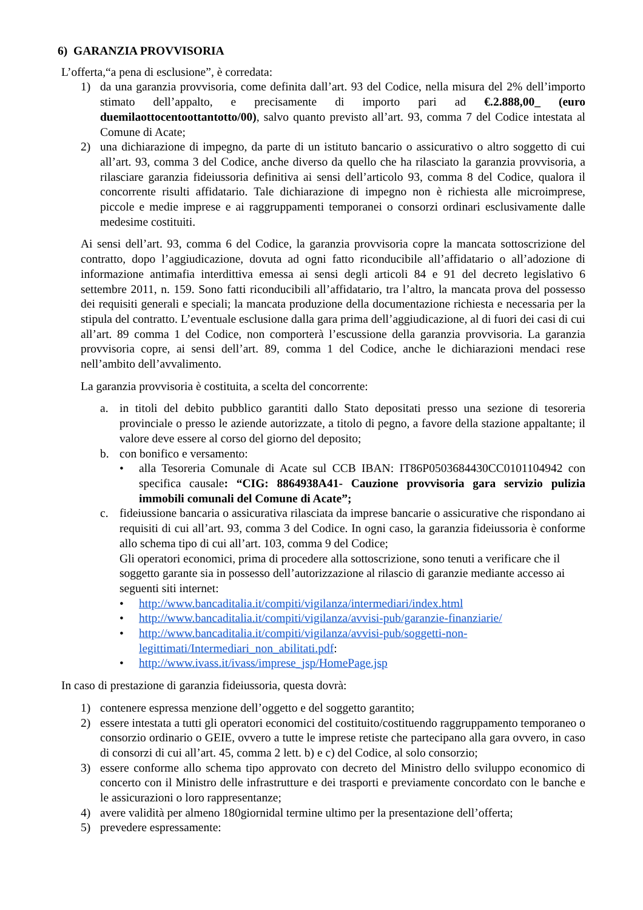6) GARANZIA PROVVISORIA
L’offerta,“a pena di esclusione”, è corredata:
1) da una garanzia provvisoria, come definita dall’art. 93 del Codice, nella misura del 2% dell’importo stimato dell’appalto, e precisamente di importo pari ad €.2.888,00_ (euro duemilaottocentoottantotto/00), salvo quanto previsto all’art. 93, comma 7 del Codice intestata al Comune di Acate;
2) una dichiarazione di impegno, da parte di un istituto bancario o assicurativo o altro soggetto di cui all’art. 93, comma 3 del Codice, anche diverso da quello che ha rilasciato la garanzia provvisoria, a rilasciare garanzia fideiussoria definitiva ai sensi dell’articolo 93, comma 8 del Codice, qualora il concorrente risulti affidatario. Tale dichiarazione di impegno non è richiesta alle microimprese, piccole e medie imprese e ai raggruppamenti temporanei o consorzi ordinari esclusivamente dalle medesime costituiti.
Ai sensi dell’art. 93, comma 6 del Codice, la garanzia provvisoria copre la mancata sottoscrizione del contratto, dopo l’aggiudicazione, dovuta ad ogni fatto riconducibile all’affidatario o all’adozione di informazione antimafia interdittiva emessa ai sensi degli articoli 84 e 91 del decreto legislativo 6 settembre 2011, n. 159. Sono fatti riconducibili all’affidatario, tra l’altro, la mancata prova del possesso dei requisiti generali e speciali; la mancata produzione della documentazione richiesta e necessaria per la stipula del contratto. L’eventuale esclusione dalla gara prima dell’aggiudicazione, al di fuori dei casi di cui all’art. 89 comma 1 del Codice, non comporterà l’escussione della garanzia provvisoria. La garanzia provvisoria copre, ai sensi dell’art. 89, comma 1 del Codice, anche le dichiarazioni mendaci rese nell’ambito dell’avvalimento.
La garanzia provvisoria è costituita, a scelta del concorrente:
a. in titoli del debito pubblico garantiti dallo Stato depositati presso una sezione di tesoreria provinciale o presso le aziende autorizzate, a titolo di pegno, a favore della stazione appaltante; il valore deve essere al corso del giorno del deposito;
b. con bonifico e versamento:
• alla Tesoreria Comunale di Acate sul CCB IBAN: IT86P0503684430CC0101104942 con specifica causale: “CIG: 8864938A41- Cauzione provvisoria gara servizio pulizia immobili comunali del Comune di Acate”;
c. fideiussione bancaria o assicurativa rilasciata da imprese bancarie o assicurative che rispondano ai requisiti di cui all’art. 93, comma 3 del Codice. In ogni caso, la garanzia fideiussoria è conforme allo schema tipo di cui all’art. 103, comma 9 del Codice;
Gli operatori economici, prima di procedere alla sottoscrizione, sono tenuti a verificare che il soggetto garante sia in possesso dell’autorizzazione al rilascio di garanzie mediante accesso ai seguenti siti internet:
• http://www.bancaditalia.it/compiti/vigilanza/intermediari/index.html
• http://www.bancaditalia.it/compiti/vigilanza/avvisi-pub/garanzie-finanziarie/
• http://www.bancaditalia.it/compiti/vigilanza/avvisi-pub/soggetti-non-legittimati/Intermediari_non_abilitati.pdf:
• http://www.ivass.it/ivass/imprese_jsp/HomePage.jsp
In caso di prestazione di garanzia fideiussoria, questa dovrà:
1) contenere espressa menzione dell’oggetto e del soggetto garantito;
2) essere intestata a tutti gli operatori economici del costituito/costituendo raggruppamento temporaneo o consorzio ordinario o GEIE, ovvero a tutte le imprese retiste che partecipano alla gara ovvero, in caso di consorzi di cui all’art. 45, comma 2 lett. b) e c) del Codice, al solo consorzio;
3) essere conforme allo schema tipo approvato con decreto del Ministro dello sviluppo economico di concerto con il Ministro delle infrastrutture e dei trasporti e previamente concordato con le banche e le assicurazioni o loro rappresentanze;
4) avere validità per almeno 180giornidal termine ultimo per la presentazione dell’offerta;
5) prevedere espressamente: